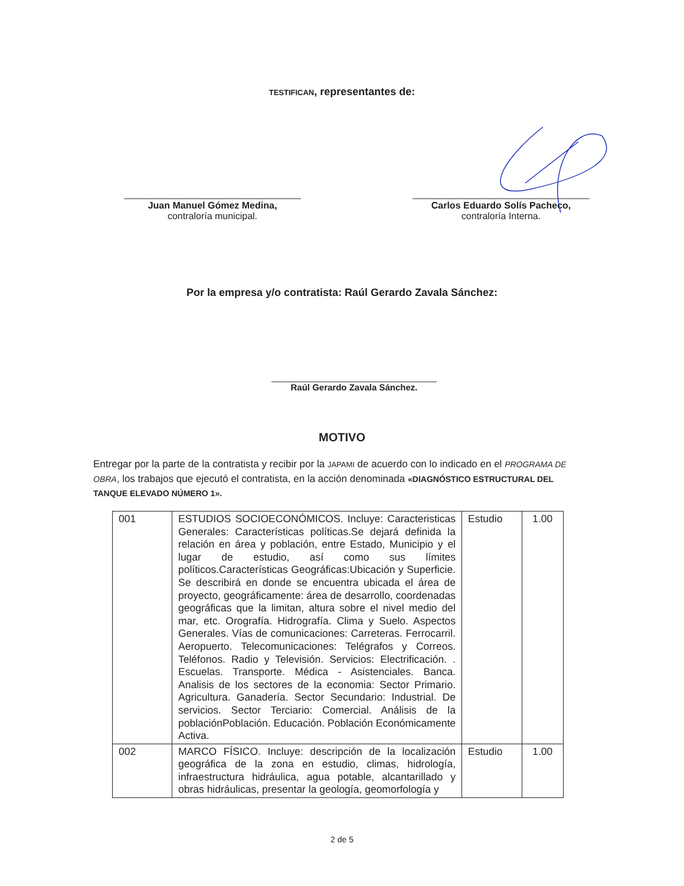TESTIFICAN, representantes de:
Juan Manuel Gómez Medina,
contraloría municipal.
Carlos Eduardo Solís Pacheco,
contraloría Interna.
Por la empresa y/o contratista: Raúl Gerardo Zavala Sánchez:
Raúl Gerardo Zavala Sánchez.
MOTIVO
Entregar por la parte de la contratista y recibir por la JAPAMI de acuerdo con lo indicado en el PROGRAMA DE OBRA, los trabajos que ejecutó el contratista, en la acción denominada «DIAGNÓSTICO ESTRUCTURAL DEL TANQUE ELEVADO NÚMERO 1».
| 001 | ESTUDIOS SOCIOECONÓMICOS. Incluye: Caracteristicas Generales: Características políticas.Se dejará definida la relación en área y población, entre Estado, Municipio y el lugar de estudio, así como sus límites políticos.Características Geográficas:Ubicación y Superficie. Se describirá en donde se encuentra ubicada el área de proyecto, geográficamente: área de desarrollo, coordenadas geográficas que la limitan, altura sobre el nivel medio del mar, etc. Orografía. Hidrografía. Clima y Suelo. Aspectos Generales. Vías de comunicaciones: Carreteras. Ferrocarril. Aeropuerto. Telecomunicaciones: Telégrafos y Correos. Teléfonos. Radio y Televisión. Servicios: Electrificación. . Escuelas. Transporte. Médica - Asistenciales. Banca. Analisis de los sectores de la economia: Sector Primario. Agricultura. Ganadería. Sector Secundario: Industrial. De servicios. Sector Terciario: Comercial. Análisis de la poblaciónPoblación. Educación. Población Económicamente Activa. | Estudio | 1.00 |
| 002 | MARCO FÍSICO. Incluye: descripción de la localización geográfica de la zona en estudio, climas, hidrología, infraestructura hidráulica, agua potable, alcantarillado y obras hidráulicas, presentar la geología, geomorfología y | Estudio | 1.00 |
2 de 5